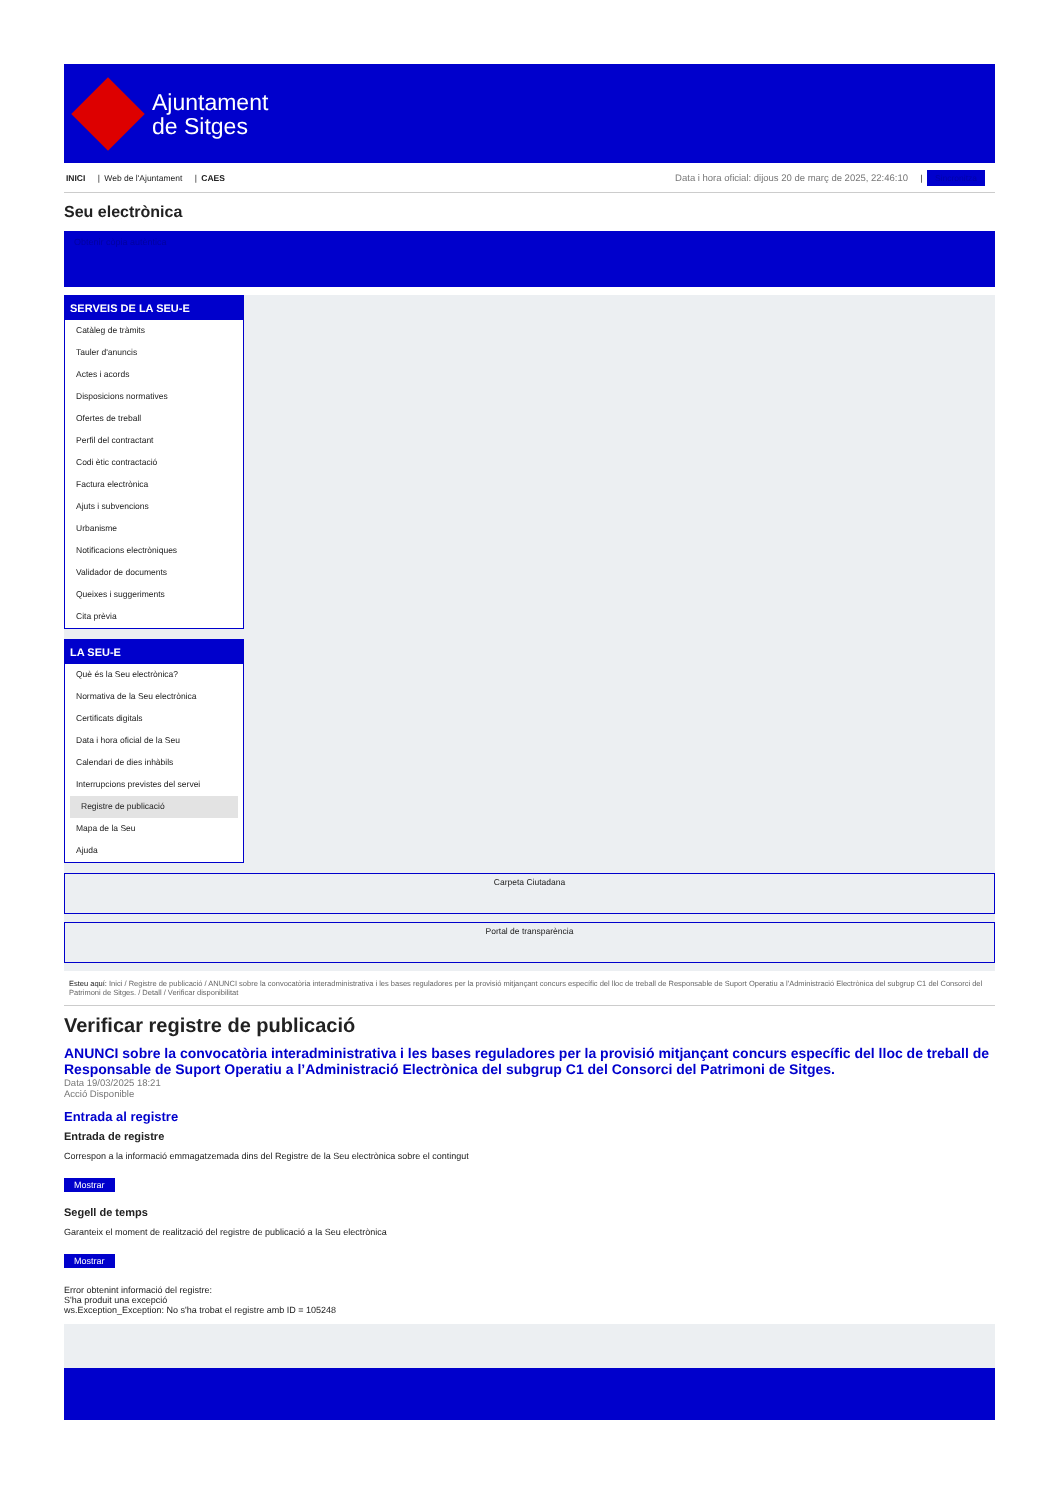Ajuntament
de Sitges
INICI | Web de l'Ajuntament | CAES
Data i hora oficial: dijous 20 de març de 2025, 22:46:10 | Sincronitza
Seu electrònica
Obtenir còpia autèntica
SERVEIS DE LA SEU-E
Catàleg de tràmits
Tauler d'anuncis
Actes i acords
Disposicions normatives
Ofertes de treball
Perfil del contractant
Codi ètic contractació
Factura electrònica
Ajuts i subvencions
Urbanisme
Notificacions electròniques
Validador de documents
Queixes i suggeriments
Cita prèvia
LA SEU-E
Què és la Seu electrònica?
Normativa de la Seu electrònica
Certificats digitals
Data i hora oficial de la Seu
Calendari de dies inhàbils
Interrupcions previstes del servei
Registre de publicació
Mapa de la Seu
Ajuda
Carpeta Ciutadana
Portal de transparència
Esteu aquí: Inici / Registre de publicació / ANUNCI sobre la convocatòria interadministrativa i les bases reguladores per la provisió mitjançant concurs específic del lloc de treball de Responsable de Suport Operatiu a l'Administració Electrònica del subgrup C1 del Consorci del Patrimoni de Sitges. / Detall / Verificar disponibilitat
Verificar registre de publicació
ANUNCI sobre la convocatòria interadministrativa i les bases reguladores per la provisió mitjançant concurs específic del lloc de treball de Responsable de Suport Operatiu a l’Administració Electrònica del subgrup C1 del Consorci del Patrimoni de Sitges.
Data 19/03/2025 18:21
Acció Disponible
Entrada al registre
Entrada de registre
Correspon a la informació emmagatzemada dins del Registre de la Seu electrònica sobre el contingut
Mostrar
Segell de temps
Garanteix el moment de realització del registre de publicació a la Seu electrònica
Mostrar
Error obtenint informació del registre:
S'ha produit una excepció
ws.Exception_Exception: No s'ha trobat el registre amb ID = 105248